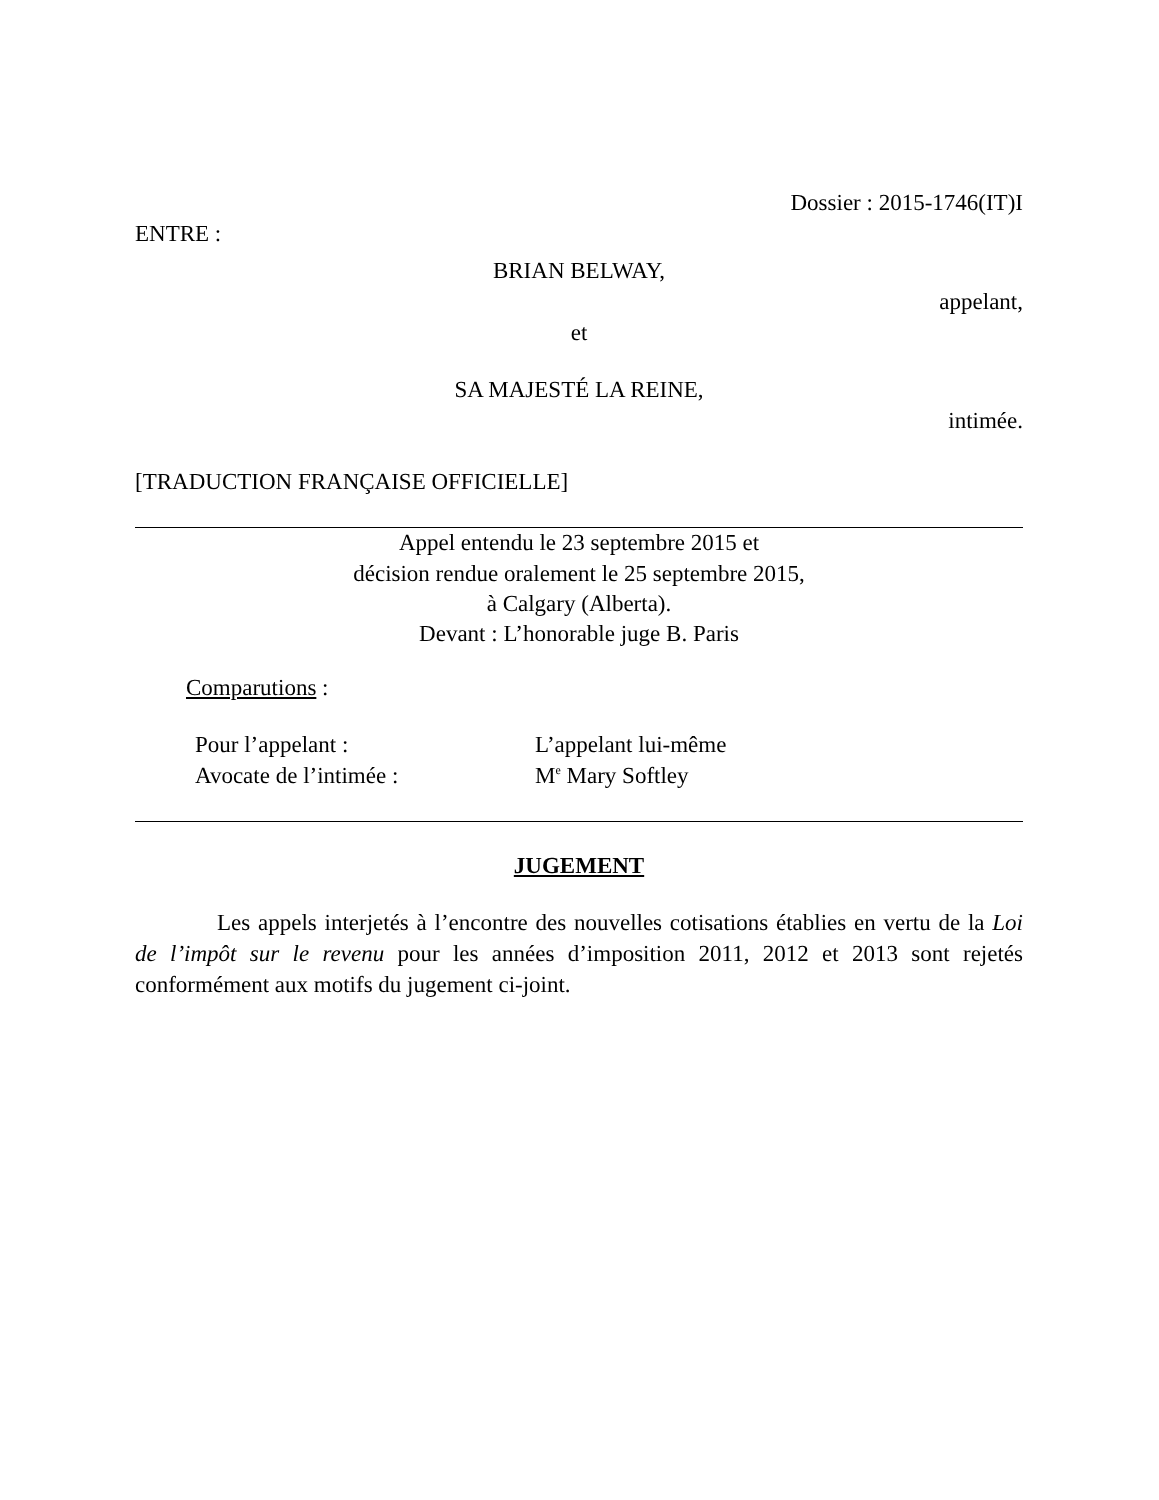Dossier : 2015-1746(IT)I
ENTRE :
BRIAN BELWAY,
appelant,
et
SA MAJESTÉ LA REINE,
intimée.
[TRADUCTION FRANÇAISE OFFICIELLE]
Appel entendu le 23 septembre 2015 et
décision rendue oralement le 25 septembre 2015,
à Calgary (Alberta).
Devant : L’honorable juge B. Paris
Comparutions :
| Pour l’appelant : | L’appelant lui-même |
| Avocate de l’intimée : | M<sup>e</sup> Mary Softley |
JUGEMENT
Les appels interjetés à l’encontre des nouvelles cotisations établies en vertu de la Loi de l’impôt sur le revenu pour les années d’imposition 2011, 2012 et 2013 sont rejetés conformément aux motifs du jugement ci-joint.